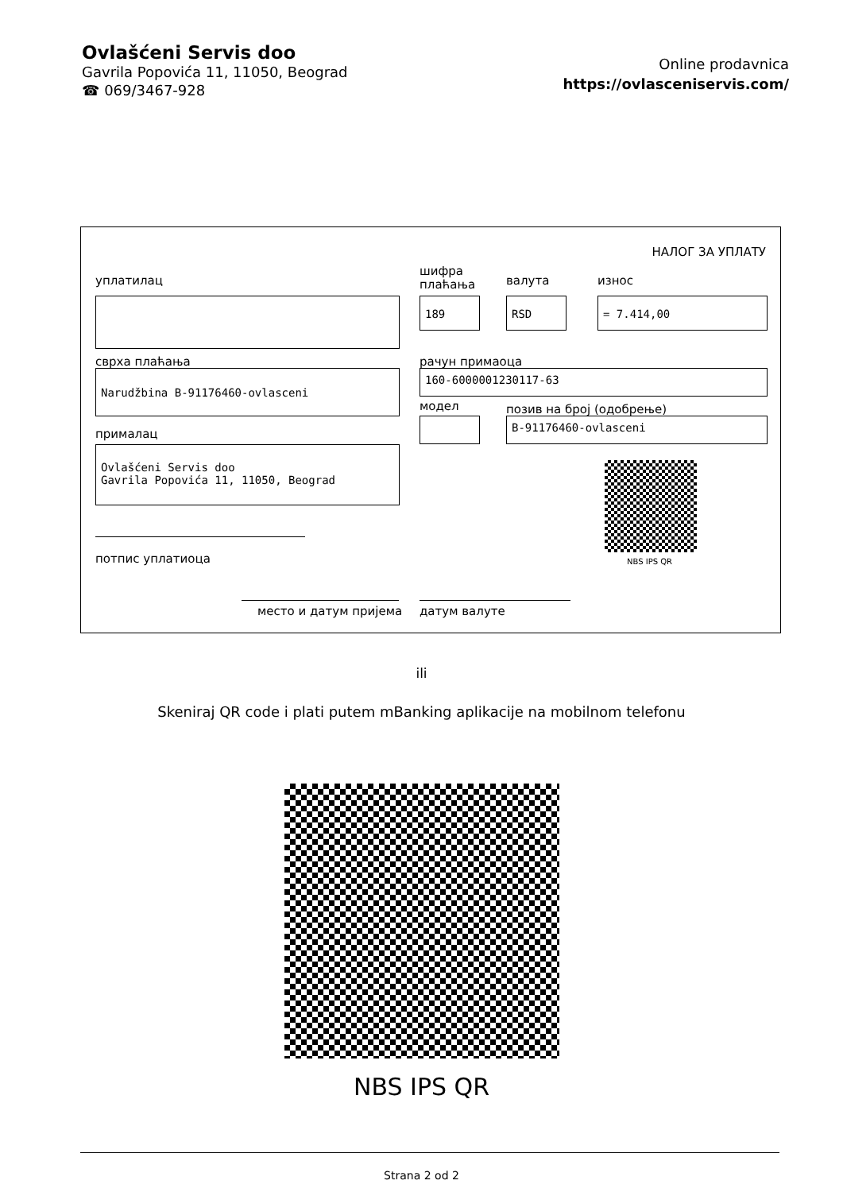Ovlašćeni Servis doo
Gavrila Popovića 11, 11050, Beograd
☎ 069/3467-928
Online prodavnica
https://ovlasceniservis.com/
НАЛОГ ЗА УПЛАТУ
уплатилац
шифра
плаћања
валута износ
189 RSD = 7.414,00
сврха плаћања рачун примаоца
Narudžbina B-91176460-ovlasceni 160-6000001230117-63
модел позив на број (одобрење)
B-91176460-ovlasceni
прималац
Ovlašćeni Servis doo
Gavrila Popovića 11, 11050, Beograd
NBS IPS QR
потпис уплатиоца
место и датум пријема датум валуте
ili
Skeniraj QR code i plati putem mBanking aplikacije na mobilnom telefonu
NBS IPS QR
Strana 2 od 2